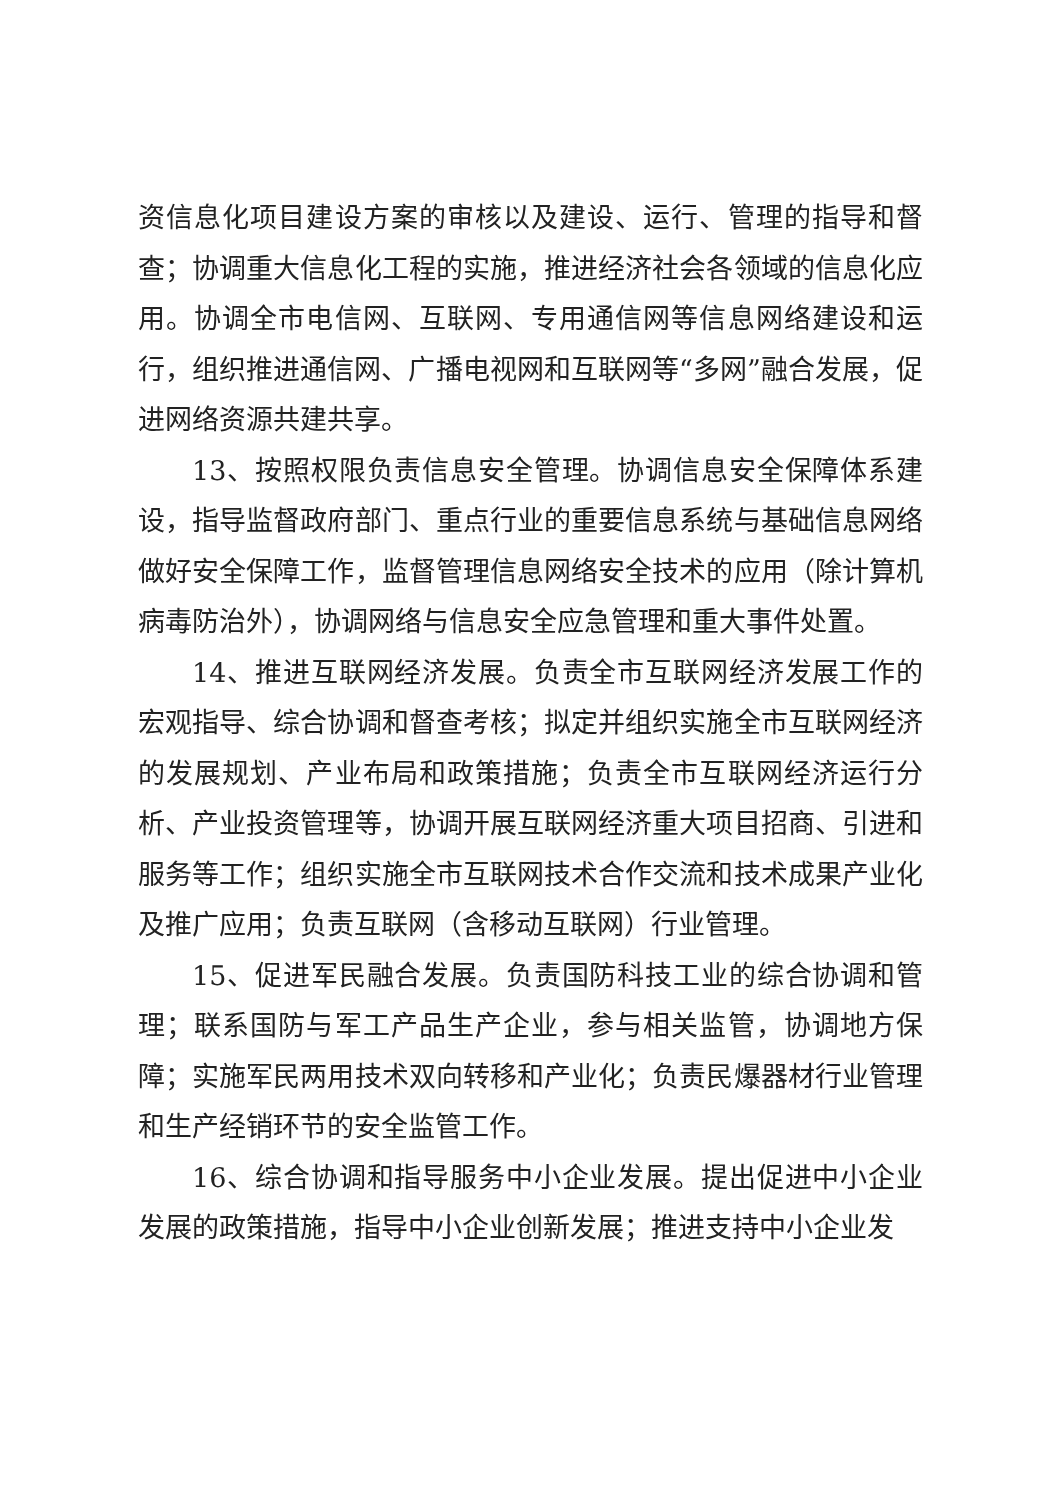资信息化项目建设方案的审核以及建设、运行、管理的指导和督查；协调重大信息化工程的实施，推进经济社会各领域的信息化应用。协调全市电信网、互联网、专用通信网等信息网络建设和运行，组织推进通信网、广播电视网和互联网等“多网”融合发展，促进网络资源共建共享。
13、按照权限负责信息安全管理。协调信息安全保障体系建设，指导监督政府部门、重点行业的重要信息系统与基础信息网络做好安全保障工作，监督管理信息网络安全技术的应用（除计算机病毒防治外），协调网络与信息安全应急管理和重大事件处置。
14、推进互联网经济发展。负责全市互联网经济发展工作的宏观指导、综合协调和督查考核；拟定并组织实施全市互联网经济的发展规划、产业布局和政策措施；负责全市互联网经济运行分析、产业投资管理等，协调开展互联网经济重大项目招商、引进和服务等工作；组织实施全市互联网技术合作交流和技术成果产业化及推广应用；负责互联网（含移动互联网）行业管理。
15、促进军民融合发展。负责国防科技工业的综合协调和管理；联系国防与军工产品生产企业，参与相关监管，协调地方保障；实施军民两用技术双向转移和产业化；负责民爆器材行业管理和生产经销环节的安全监管工作。
16、综合协调和指导服务中小企业发展。提出促进中小企业发展的政策措施，指导中小企业创新发展；推进支持中小企业发